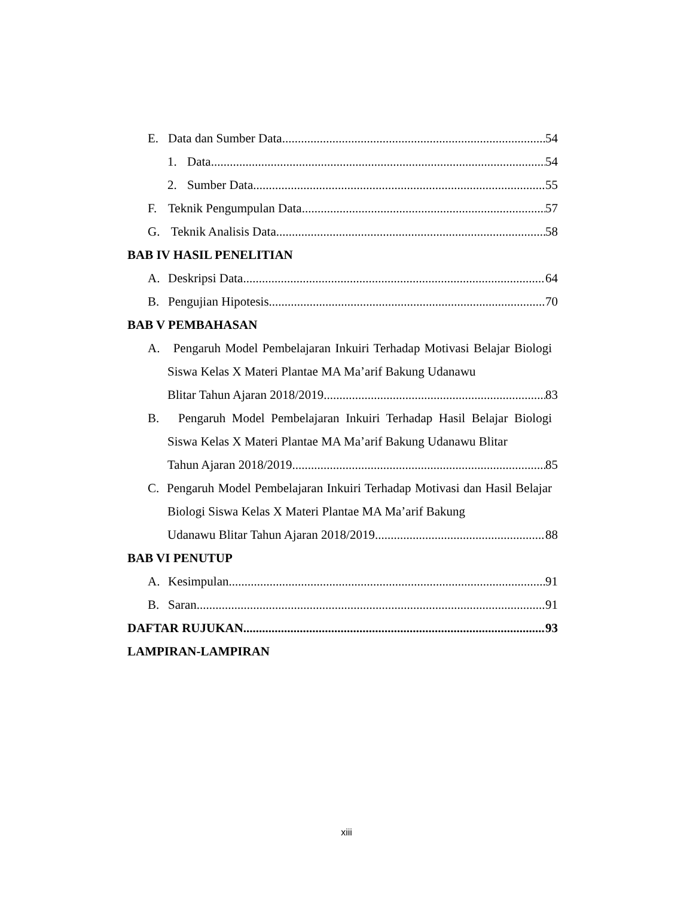E. Data dan Sumber Data 54
1. Data 54
2. Sumber Data 55
F. Teknik Pengumpulan Data 57
G. Teknik Analisis Data 58
BAB IV HASIL PENELITIAN
A. Deskripsi Data 64
B. Pengujian Hipotesis 70
BAB V PEMBAHASAN
A. Pengaruh Model Pembelajaran Inkuiri Terhadap Motivasi Belajar Biologi Siswa Kelas X Materi Plantae MA Ma’arif Bakung Udanawu
Blitar Tahun Ajaran 2018/2019 83
B. Pengaruh Model Pembelajaran Inkuiri Terhadap Hasil Belajar Biologi Siswa Kelas X Materi Plantae MA Ma’arif Bakung Udanawu Blitar
Tahun Ajaran 2018/2019 85
C. Pengaruh Model Pembelajaran Inkuiri Terhadap Motivasi dan Hasil Belajar Biologi Siswa Kelas X Materi Plantae MA Ma’arif Bakung
Udanawu Blitar Tahun Ajaran 2018/2019 88
BAB VI PENUTUP
A. Kesimpulan 91
B. Saran 91
DAFTAR RUJUKAN 93
LAMPIRAN-LAMPIRAN
xiii